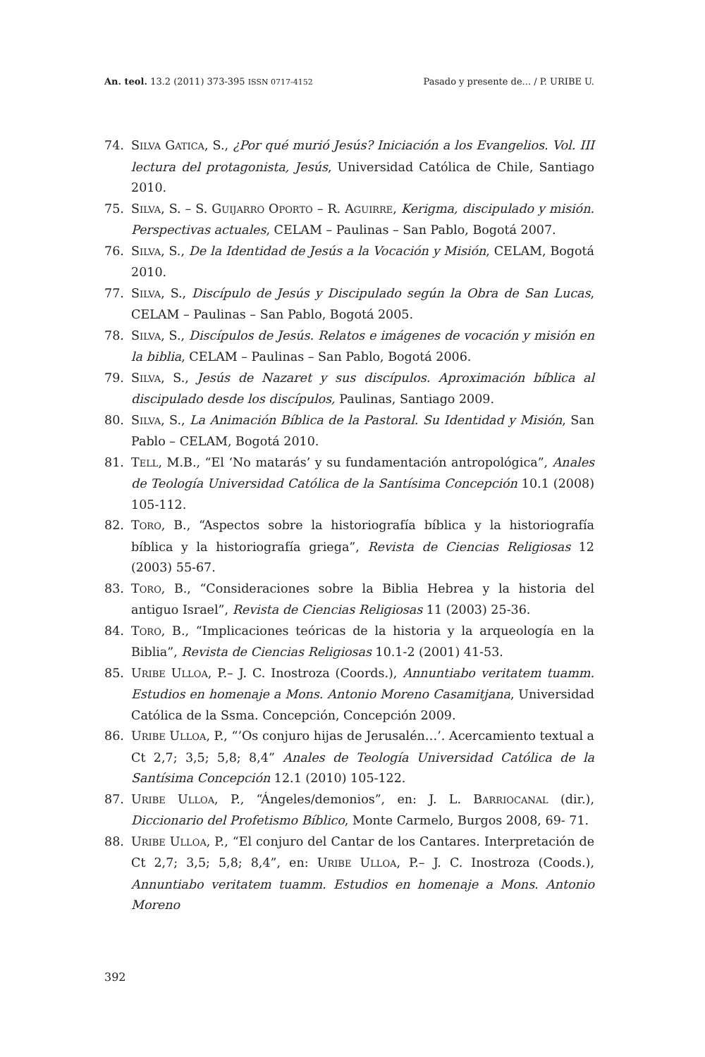An. teol. 13.2 (2011) 373-395 ISSN 0717-4152 Pasado y presente de... / P. URIBE U.
74. SILVA GATICA, S., ¿Por qué murió Jesús? Iniciación a los Evangelios. Vol. III lectura del protagonista, Jesús, Universidad Católica de Chile, Santiago 2010.
75. SILVA, S. – S. GUIJARRO OPORTO – R. AGUIRRE, Kerigma, discipulado y misión. Perspectivas actuales, CELAM – Paulinas – San Pablo, Bogotá 2007.
76. SILVA, S., De la Identidad de Jesús a la Vocación y Misión, CELAM, Bogotá 2010.
77. SILVA, S., Discípulo de Jesús y Discipulado según la Obra de San Lucas, CELAM – Paulinas – San Pablo, Bogotá 2005.
78. SILVA, S., Discípulos de Jesús. Relatos e imágenes de vocación y misión en la biblia, CELAM – Paulinas – San Pablo, Bogotá 2006.
79. SILVA, S., Jesús de Nazaret y sus discípulos. Aproximación bíblica al discipulado desde los discípulos, Paulinas, Santiago 2009.
80. SILVA, S., La Animación Bíblica de la Pastoral. Su Identidad y Misión, San Pablo – CELAM, Bogotá 2010.
81. TELL, M.B., “El ‘No matarás’ y su fundamentación antropológica”, Anales de Teología Universidad Católica de la Santísima Concepción 10.1 (2008) 105-112.
82. TORO, B., “Aspectos sobre la historiografía bíblica y la historiografía bíblica y la historiografía griega”, Revista de Ciencias Religiosas 12 (2003) 55-67.
83. TORO, B., “Consideraciones sobre la Biblia Hebrea y la historia del antiguo Israel”, Revista de Ciencias Religiosas 11 (2003) 25-36.
84. TORO, B., “Implicaciones teóricas de la historia y la arqueología en la Biblia”, Revista de Ciencias Religiosas 10.1-2 (2001) 41-53.
85. URIBE ULLOA, P.– J. C. Inostroza (Coords.), Annuntiabo veritatem tuamm. Estudios en homenaje a Mons. Antonio Moreno Casamitjana, Universidad Católica de la Ssma. Concepción, Concepción 2009.
86. URIBE ULLOA, P., “’Os conjuro hijas de Jerusalén…’. Acercamiento textual a Ct 2,7; 3,5; 5,8; 8,4” Anales de Teología Universidad Católica de la Santísima Concepción 12.1 (2010) 105-122.
87. URIBE ULLOA, P., “Ángeles/demonios”, en: J. L. BARRIOCANAL (dir.), Diccionario del Profetismo Bíblico, Monte Carmelo, Burgos 2008, 69- 71.
88. URIBE ULLOA, P., “El conjuro del Cantar de los Cantares. Interpretación de Ct 2,7; 3,5; 5,8; 8,4”, en: URIBE ULLOA, P.– J. C. Inostroza (Coods.), Annuntiabo veritatem tuamm. Estudios en homenaje a Mons. Antonio Moreno
392